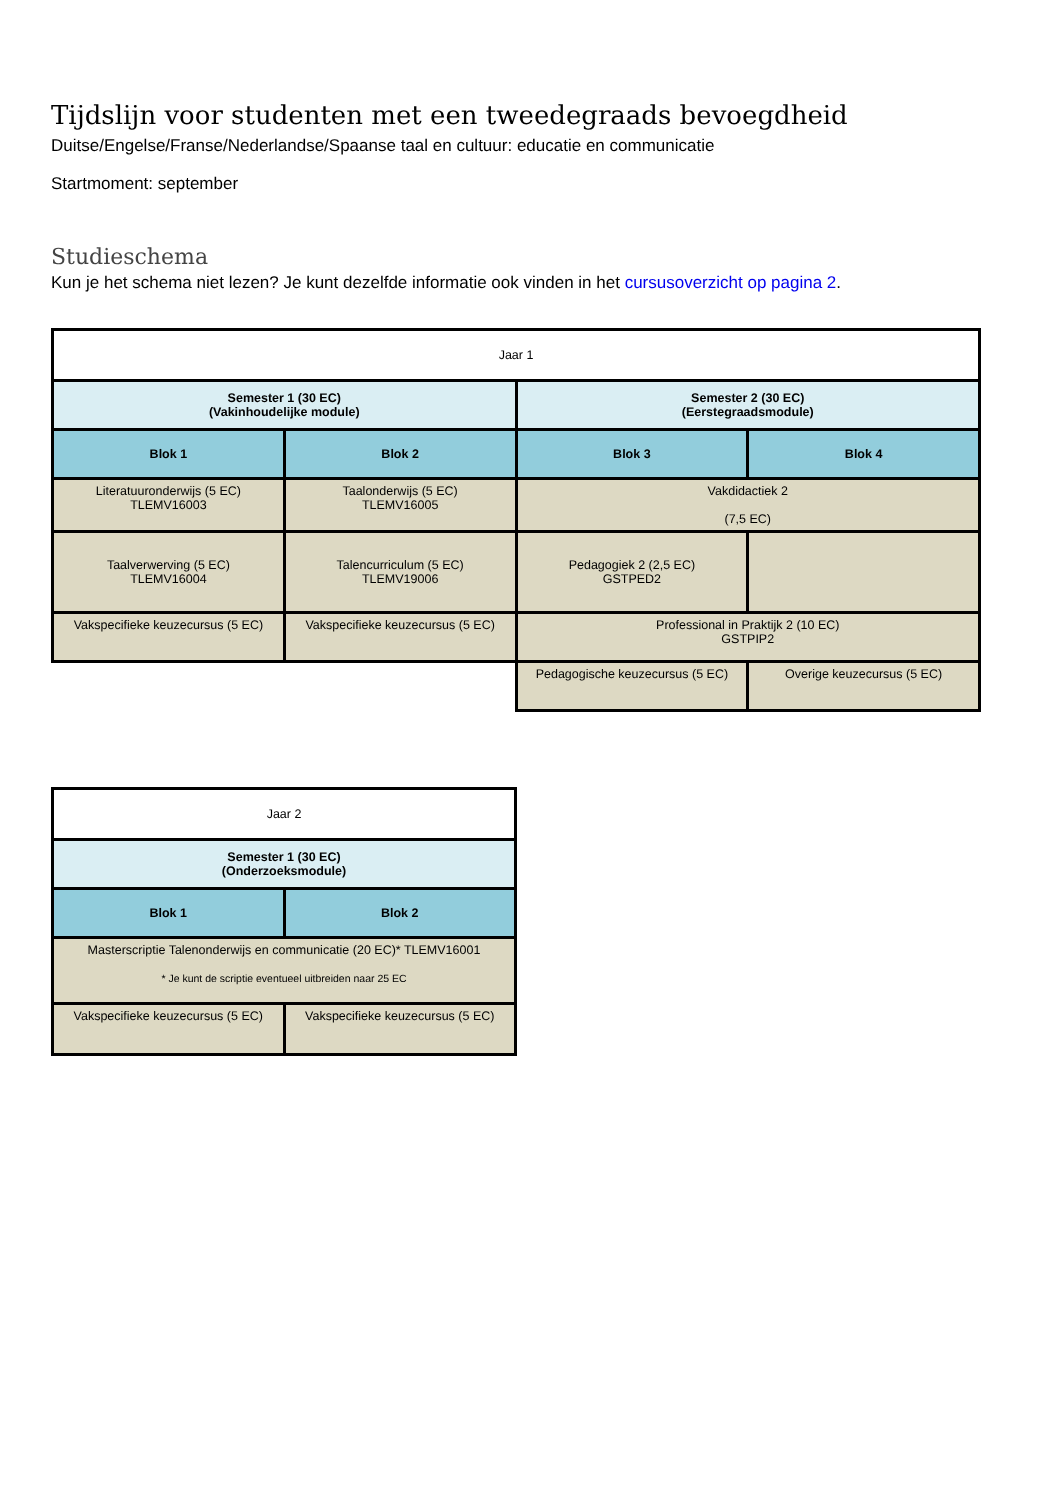Tijdslijn voor studenten met een tweedegraads bevoegdheid
Duitse/Engelse/Franse/Nederlandse/Spaanse taal en cultuur: educatie en communicatie
Startmoment: september
Studieschema
Kun je het schema niet lezen? Je kunt dezelfde informatie ook vinden in het cursusoverzicht op pagina 2.
| Jaar 1 | | | |
| Semester 1 (30 EC) (Vakinhoudelijke module) | | Semester 2 (30 EC) (Eerstegraadsmodule) | |
| Blok 1 | Blok 2 | Blok 3 | Blok 4 |
| Literatuuronderwijs (5 EC) TLEMV16003 | Taalonderwijs (5 EC) TLEMV16005 | Vakdidactiek 2 (7,5 EC) | |
| Taalverwerving (5 EC) TLEMV16004 | Talencurriculum (5 EC) TLEMV19006 | Pedagogiek 2 (2,5 EC) GSTPED2 | |
| Vakspecifieke keuzecursus (5 EC) | Vakspecifieke keuzecursus (5 EC) | Professional in Praktijk 2 (10 EC) GSTPIP2 | |
| | | Pedagogische keuzecursus (5 EC) | Overige keuzecursus (5 EC) |
| Jaar 2 | |
| Semester 1 (30 EC) (Onderzoeksmodule) | |
| Blok 1 | Blok 2 |
| Masterscriptie Talenonderwijs en communicatie (20 EC)* TLEMV16001 * Je kunt de scriptie eventueel uitbreiden naar 25 EC | |
| Vakspecifieke keuzecursus (5 EC) | Vakspecifieke keuzecursus (5 EC) |